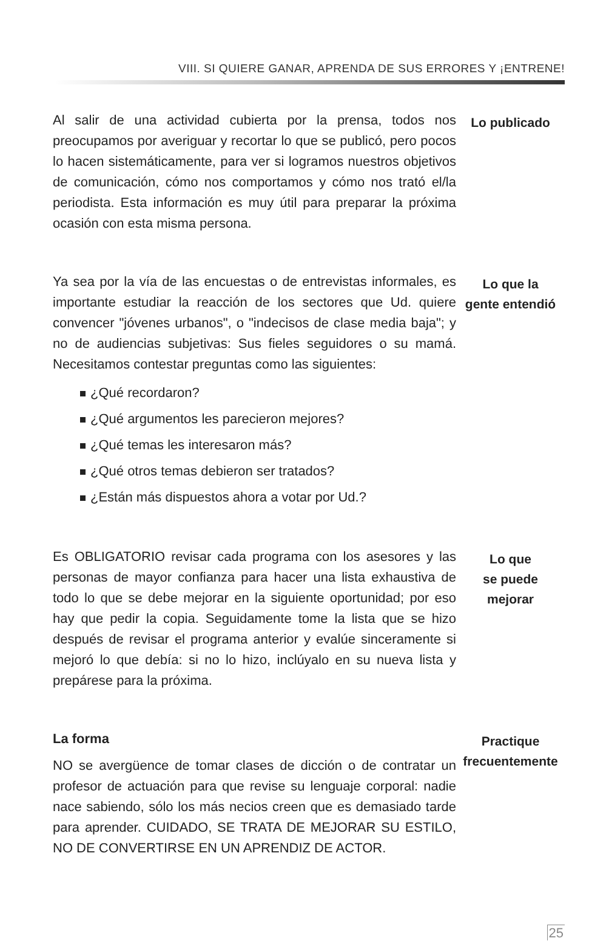VIII. SI QUIERE GANAR, APRENDA DE SUS ERRORES Y ¡ENTRENE!
Al salir de una actividad cubierta por la prensa, todos nos preocupamos por averiguar y recortar lo que se publicó, pero pocos lo hacen sistemáticamente, para ver si logramos nuestros objetivos de comunicación, cómo nos comportamos y cómo nos trató el/la periodista. Esta información es muy útil para preparar la próxima ocasión con esta misma persona.
Lo publicado
Ya sea por la vía de las encuestas o de entrevistas informales, es importante estudiar la reacción de los sectores que Ud. quiere convencer "jóvenes urbanos", o "indecisos de clase media baja"; y no de audiencias subjetivas: Sus fieles seguidores o su mamá. Necesitamos contestar preguntas como las siguientes:
¿Qué recordaron?
¿Qué argumentos les parecieron mejores?
¿Qué temas les interesaron más?
¿Qué otros temas debieron ser tratados?
¿Están más dispuestos ahora a votar por Ud.?
Lo que la
gente entendió
Es OBLIGATORIO revisar cada programa con los asesores y las personas de mayor confianza para hacer una lista exhaustiva de todo lo que se debe mejorar en la siguiente oportunidad; por eso hay que pedir la copia. Seguidamente tome la lista que se hizo después de revisar el programa anterior y evalúe sinceramente si mejoró lo que debía: si no lo hizo, inclúyalo en su nueva lista y prepárese para la próxima.
Lo que
se puede
mejorar
La forma
NO se avergüence de tomar clases de dicción o de contratar un profesor de actuación para que revise su lenguaje corporal: nadie nace sabiendo, sólo los más necios creen que es demasiado tarde para aprender. CUIDADO, SE TRATA DE MEJORAR SU ESTILO, NO DE CONVERTIRSE EN UN APRENDIZ DE ACTOR.
Practique
frecuentemente
25